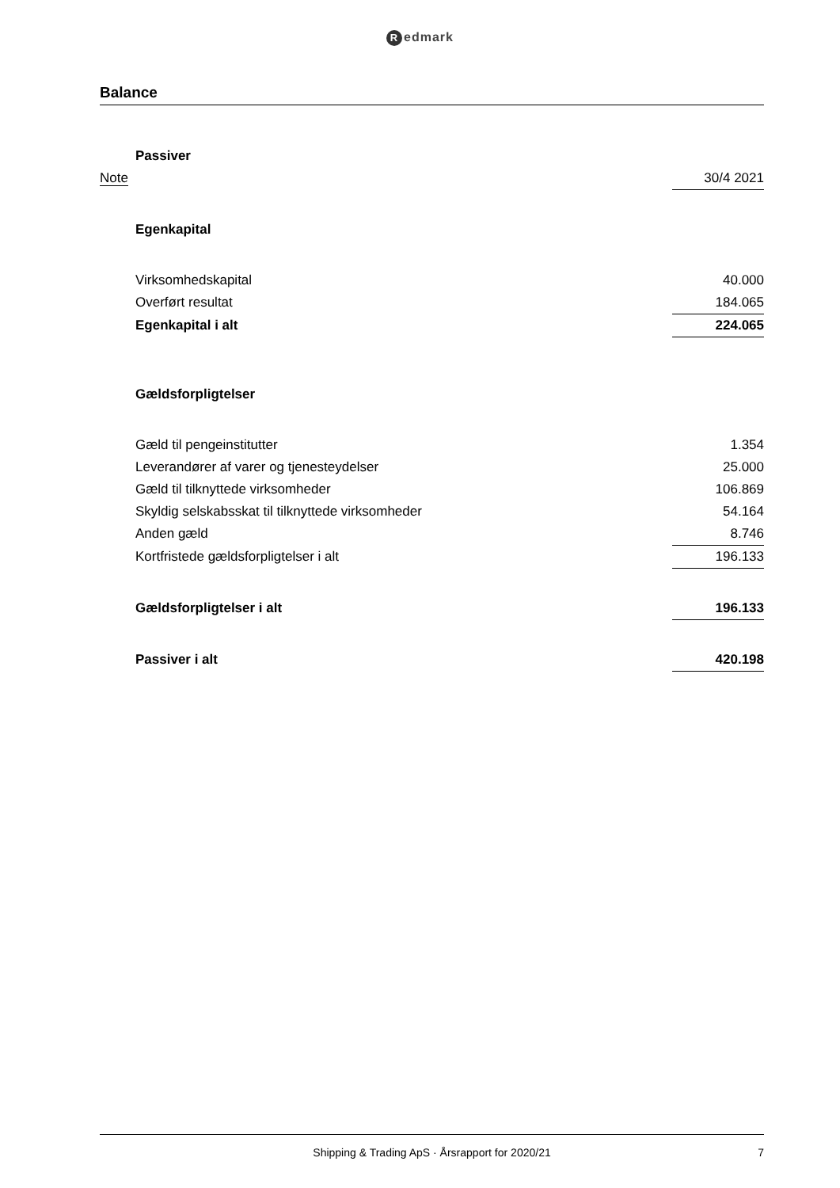Redmark
Balance
| | Passiver | |
| Note | | 30/4 2021 |
| | Egenkapital | |
| | Virksomhedskapital | 40.000 |
| | Overført resultat | 184.065 |
| | Egenkapital i alt | 224.065 |
| | Gældsforpligtelser | |
| | Gæld til pengeinstitutter | 1.354 |
| | Leverandører af varer og tjenesteydelser | 25.000 |
| | Gæld til tilknyttede virksomheder | 106.869 |
| | Skyldig selskabsskat til tilknyttede virksomheder | 54.164 |
| | Anden gæld | 8.746 |
| | Kortfristede gældsforpligtelser i alt | 196.133 |
| | Gældsforpligtelser i alt | 196.133 |
| | Passiver i alt | 420.198 |
Shipping & Trading ApS · Årsrapport for 2020/21
7